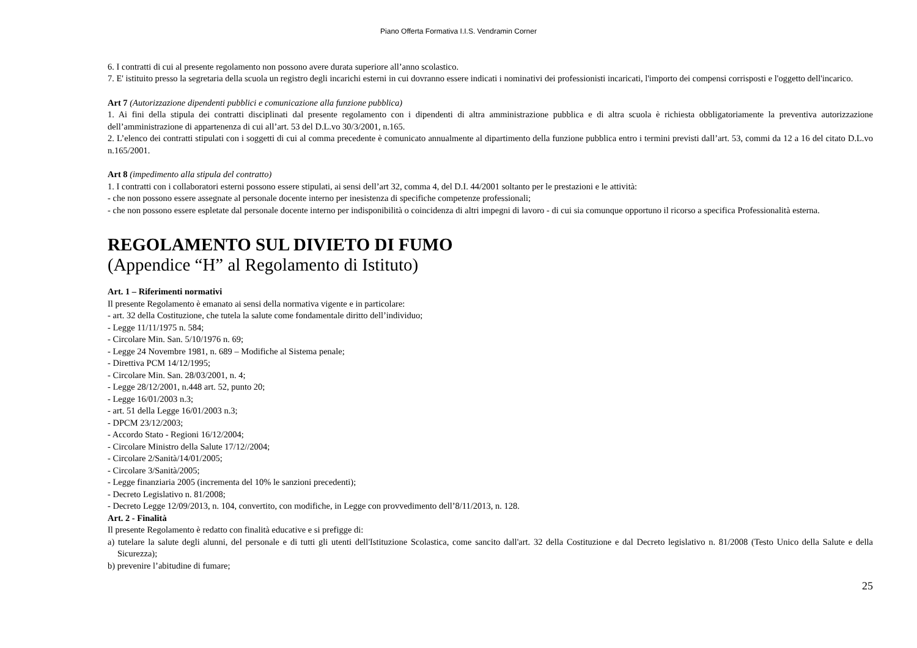Piano Offerta Formativa I.I.S. Vendramin Corner
6. I contratti di cui al presente regolamento non possono avere durata superiore all’anno scolastico.
7. E' istituito presso la segretaria della scuola un registro degli incarichi esterni in cui dovranno essere indicati i nominativi dei professionisti incaricati, l'importo dei compensi corrisposti e l'oggetto dell'incarico.
Art 7 (Autorizzazione dipendenti pubblici e comunicazione alla funzione pubblica)
1. Ai fini della stipula dei contratti disciplinati dal presente regolamento con i dipendenti di altra amministrazione pubblica e di altra scuola è richiesta obbligatoriamente la preventiva autorizzazione dell’amministrazione di appartenenza di cui all’art. 53 del D.L.vo 30/3/2001, n.165.
2. L’elenco dei contratti stipulati con i soggetti di cui al comma precedente è comunicato annualmente al dipartimento della funzione pubblica entro i termini previsti dall’art. 53, commi da 12 a 16 del citato D.L.vo n.165/2001.
Art 8 (impedimento alla stipula del contratto)
1. I contratti con i collaboratori esterni possono essere stipulati, ai sensi dell’art 32, comma 4, del D.I. 44/2001 soltanto per le prestazioni e le attività:
- che non possono essere assegnate al personale docente interno per inesistenza di specifiche competenze professionali;
- che non possono essere espletate dal personale docente interno per indisponibilità o coincidenza di altri impegni di lavoro - di cui sia comunque opportuno il ricorso a specifica Professionalità esterna.
REGOLAMENTO SUL DIVIETO DI FUMO
(Appendice “H” al Regolamento di Istituto)
Art. 1 – Riferimenti normativi
Il presente Regolamento è emanato ai sensi della normativa vigente e in particolare:
- art. 32 della Costituzione, che tutela la salute come fondamentale diritto dell’individuo;
- Legge 11/11/1975 n. 584;
- Circolare Min. San. 5/10/1976 n. 69;
- Legge 24 Novembre 1981, n. 689 – Modifiche al Sistema penale;
- Direttiva PCM 14/12/1995;
- Circolare Min. San. 28/03/2001, n. 4;
- Legge 28/12/2001, n.448 art. 52, punto 20;
- Legge 16/01/2003 n.3;
- art. 51 della Legge 16/01/2003 n.3;
- DPCM 23/12/2003;
- Accordo Stato - Regioni 16/12/2004;
- Circolare Ministro della Salute 17/12//2004;
- Circolare 2/Sanità/14/01/2005;
- Circolare 3/Sanità/2005;
- Legge finanziaria 2005 (incrementa del 10% le sanzioni precedenti);
- Decreto Legislativo n. 81/2008;
- Decreto Legge 12/09/2013, n. 104, convertito, con modifiche, in Legge con provvedimento dell’8/11/2013, n. 128.
Art. 2 - Finalità
Il presente Regolamento è redatto con finalità educative e si prefigge di:
a) tutelare la salute degli alunni, del personale e di tutti gli utenti dell'Istituzione Scolastica, come sancito dall'art. 32 della Costituzione e dal Decreto legislativo n. 81/2008 (Testo Unico della Salute e della Sicurezza);
b) prevenire l’abitudine di fumare;
25